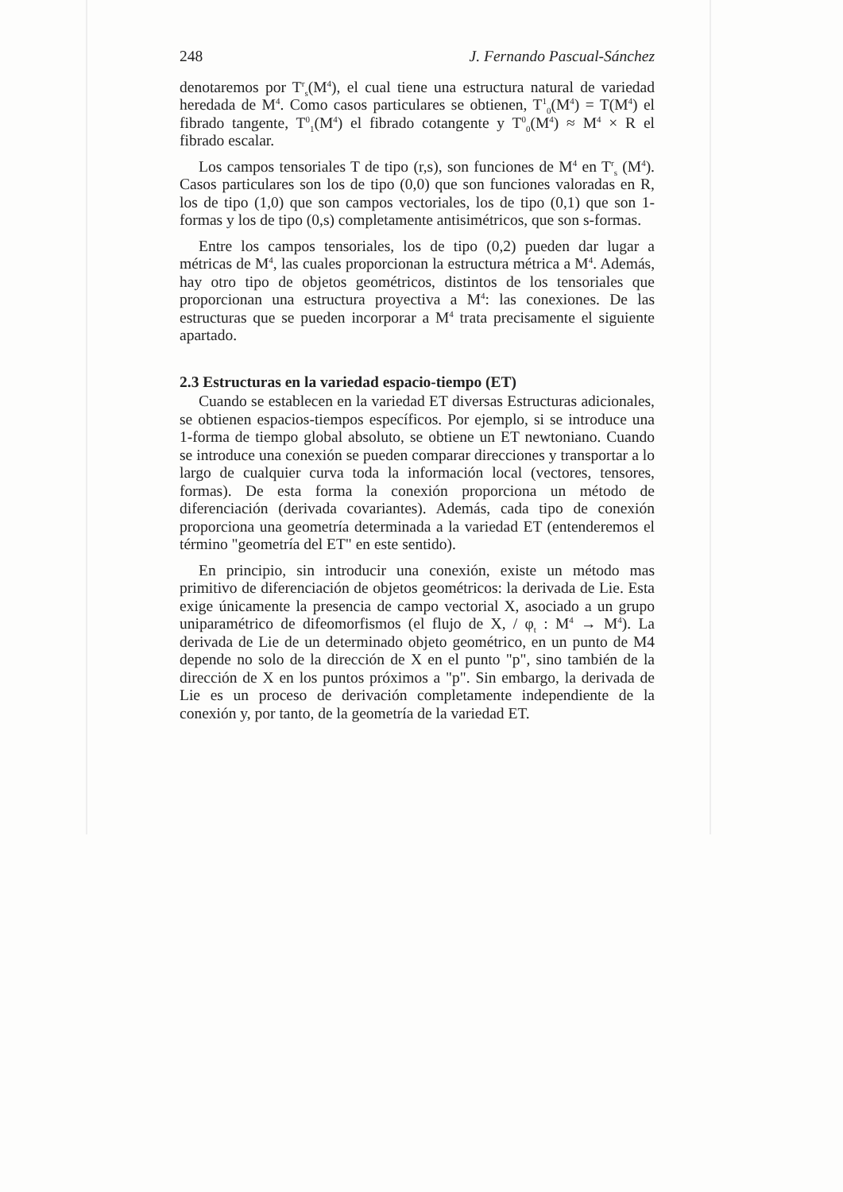248 J. Fernando Pascual-Sánchez
denotaremos por T<sup>r</sup><sub>s</sub>(M<sup>4</sup>), el cual tiene una estructura natural de variedad heredada de M<sup>4</sup>. Como casos particulares se obtienen, T<sup>1</sup><sub>0</sub>(M<sup>4</sup>) = T(M<sup>4</sup>) el fibrado tangente, T<sup>0</sup><sub>1</sub>(M<sup>4</sup>) el fibrado cotangente y T<sup>0</sup><sub>0</sub>(M<sup>4</sup>) ≈ M<sup>4</sup> × R el fibrado escalar.
Los campos tensoriales T de tipo (r,s), son funciones de M<sup>4</sup> en T<sup>r</sup><sub>s</sub> (M<sup>4</sup>). Casos particulares son los de tipo (0,0) que son funciones valoradas en R, los de tipo (1,0) que son campos vectoriales, los de tipo (0,1) que son 1-formas y los de tipo (0,s) completamente antisimétricos, que son s-formas.
Entre los campos tensoriales, los de tipo (0,2) pueden dar lugar a métricas de M<sup>4</sup>, las cuales proporcionan la estructura métrica a M<sup>4</sup>. Además, hay otro tipo de objetos geométricos, distintos de los tensoriales que proporcionan una estructura proyectiva a M<sup>4</sup>: las conexiones. De las estructuras que se pueden incorporar a M<sup>4</sup> trata precisamente el siguiente apartado.
2.3 Estructuras en la variedad espacio-tiempo (ET)
Cuando se establecen en la variedad ET diversas Estructuras adicionales, se obtienen espacios-tiempos específicos. Por ejemplo, si se introduce una 1-forma de tiempo global absoluto, se obtiene un ET newtoniano. Cuando se introduce una conexión se pueden comparar direcciones y transportar a lo largo de cualquier curva toda la información local (vectores, tensores, formas). De esta forma la conexión proporciona un método de diferenciación (derivada covariantes). Además, cada tipo de conexión proporciona una geometría determinada a la variedad ET (entenderemos el término "geometría del ET" en este sentido).
En principio, sin introducir una conexión, existe un método mas primitivo de diferenciación de objetos geométricos: la derivada de Lie. Esta exige únicamente la presencia de campo vectorial X, asociado a un grupo uniparamétrico de difeomorfismos (el flujo de X, / φ<sub>t</sub> : M<sup>4</sup> → M<sup>4</sup>). La derivada de Lie de un determinado objeto geométrico, en un punto de M4 depende no solo de la dirección de X en el punto "p", sino también de la dirección de X en los puntos próximos a "p". Sin embargo, la derivada de Lie es un proceso de derivación completamente independiente de la conexión y, por tanto, de la geometría de la variedad ET.